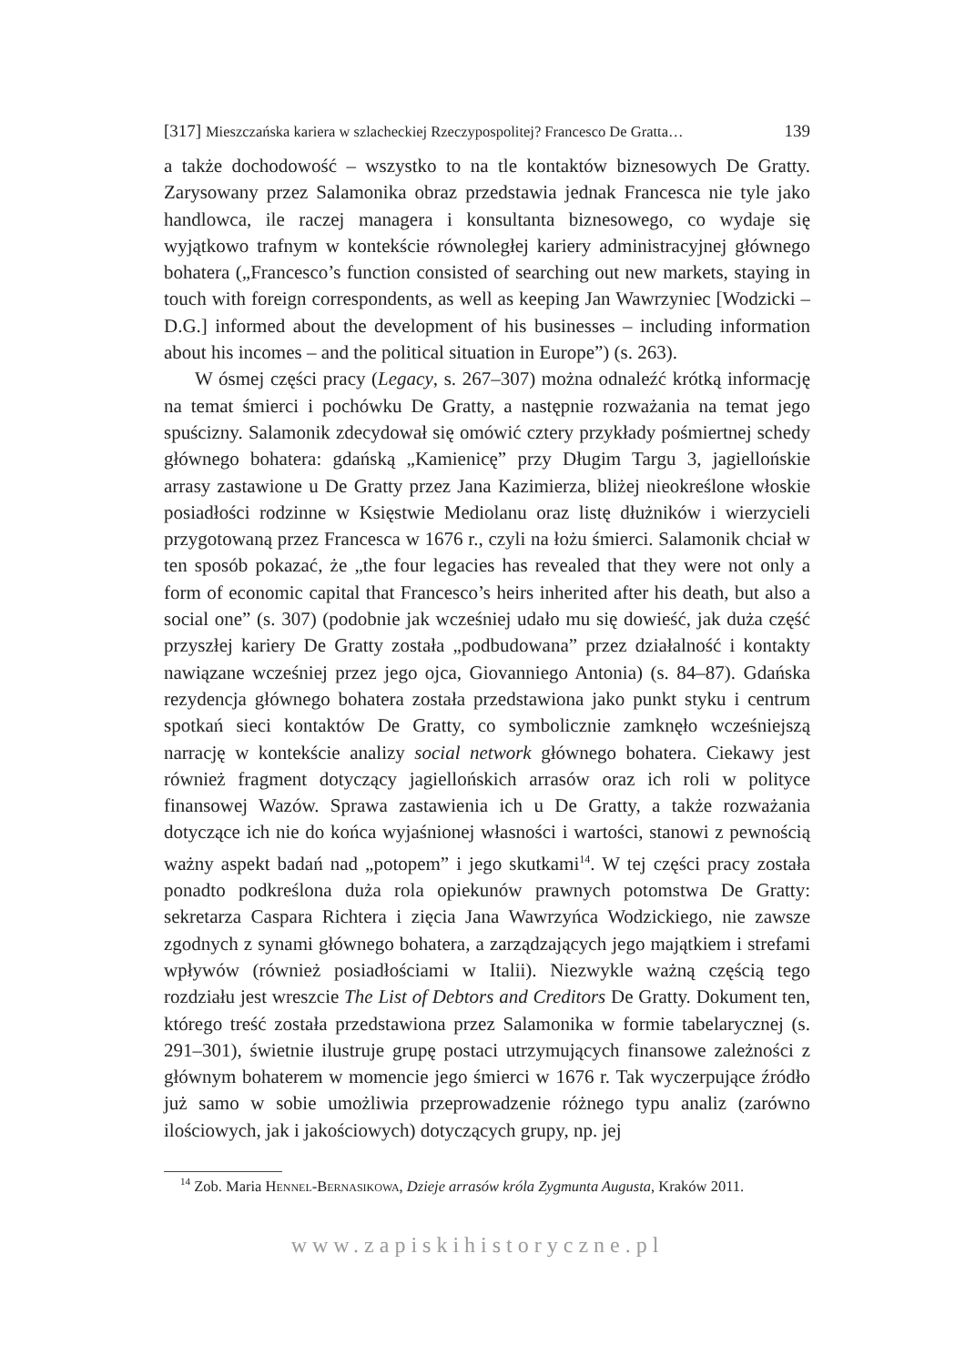[317] Mieszczańska kariera w szlacheckiej Rzeczypospolitej? Francesco De Gratta… 139
a także dochodowość – wszystko to na tle kontaktów biznesowych De Gratty. Zarysowany przez Salamonika obraz przedstawia jednak Francesca nie tyle jako handlowca, ile raczej managera i konsultanta biznesowego, co wydaje się wyjątkowo trafnym w kontekście równoległej kariery administracyjnej głównego bohatera („Francesco’s function consisted of searching out new markets, staying in touch with foreign correspondents, as well as keeping Jan Wawrzyniec [Wodzicki – D.G.] informed about the development of his businesses – including information about his incomes – and the political situation in Europe”) (s. 263).
W ósmej części pracy (Legacy, s. 267–307) można odnaleźć krótką informację na temat śmierci i pochówku De Gratty, a następnie rozważania na temat jego spuścizny. Salamonik zdecydował się omówić cztery przykłady pośmiertnej schedy głównego bohatera: gdańską „Kamienicę” przy Długim Targu 3, jagiellońskie arrasy zastawione u De Gratty przez Jana Kazimierza, bliżej nieokreślone włoskie posiadłości rodzinne w Księstwie Mediolanu oraz listę dłużników i wierzycieli przygotowaną przez Francesca w 1676 r., czyli na łożu śmierci. Salamonik chciał w ten sposób pokazać, że „the four legacies has revealed that they were not only a form of economic capital that Francesco’s heirs inherited after his death, but also a social one” (s. 307) (podobnie jak wcześniej udało mu się dowieść, jak duża część przyszłej kariery De Gratty została „podbudowana” przez działalność i kontakty nawiązane wcześniej przez jego ojca, Giovanniego Antonia) (s. 84–87). Gdańska rezydencja głównego bohatera została przedstawiona jako punkt styku i centrum spotkań sieci kontaktów De Gratty, co symbolicznie zamknęło wcześniejszą narrację w kontekście analizy social network głównego bohatera. Ciekawy jest również fragment dotyczący jagiellońskich arrasów oraz ich roli w polityce finansowej Wazów. Sprawa zastawienia ich u De Gratty, a także rozważania dotyczące ich nie do końca wyjaśnionej własności i wartości, stanowi z pewnością ważny aspekt badań nad „potopem” i jego skutkami<sup>14</sup>. W tej części pracy została ponadto podkreślona duża rola opiekunów prawnych potomstwa De Gratty: sekretarza Caspara Richtera i zięcia Jana Wawrzyńca Wodzickiego, nie zawsze zgodnych z synami głównego bohatera, a zarządzających jego majątkiem i strefami wpływów (również posiadłościami w Italii). Niezwykle ważną częścią tego rozdziału jest wreszcie The List of Debtors and Creditors De Gratty. Dokument ten, którego treść została przedstawiona przez Salamonika w formie tabelarycznej (s. 291–301), świetnie ilustruje grupę postaci utrzymujących finansowe zależności z głównym bohaterem w momencie jego śmierci w 1676 r. Tak wyczerpujące źródło już samo w sobie umożliwia przeprowadzenie różnego typu analiz (zarówno ilościowych, jak i jakościowych) dotyczących grupy, np. jej
<sup>14</sup> Zob. Maria Hennel-Bernasikowa, Dzieje arrasów króla Zygmunta Augusta, Kraków 2011.
www.zapiskihistoryczne.pl